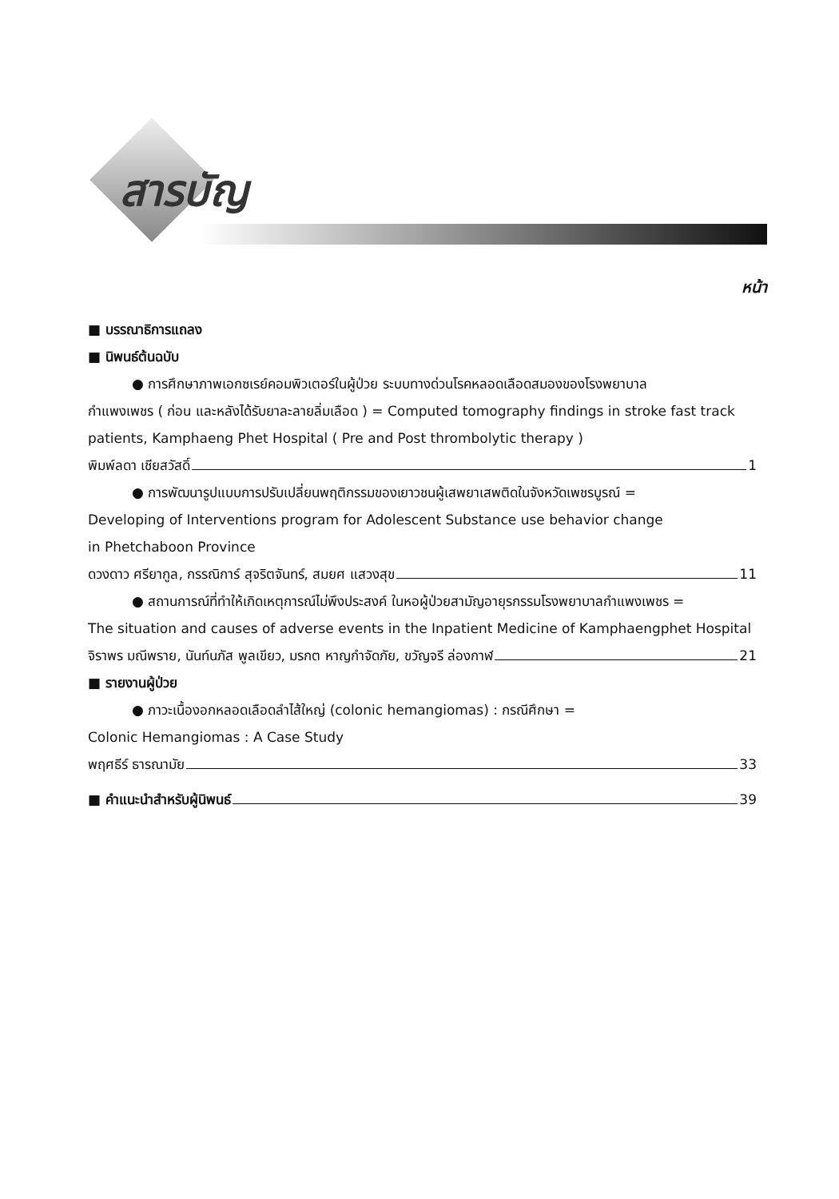สารบัญ
หน้า
■ บรรณาธิการแถลง
■ นิพนธ์ต้นฉบับ
● การศึกษาภาพเอกซเรย์คอมพิวเตอร์ในผู้ป่วย ระบบทางด่วนโรคหลอดเลือดสมองของโรงพยาบาล
กำแพงเพชร ( ก่อน และหลังได้รับยาละลายลิ่มเลือด ) = Computed tomography findings in stroke fast track patients, Kamphaeng Phet Hospital ( Pre and Post thrombolytic therapy )
พิมพ์ลดา เชียสวัสดิ์ 1
● การพัฒนารูปแบบการปรับเปลี่ยนพฤติกรรมของเยาวชนผู้เสพยาเสพติดในจังหวัดเพชรบูรณ์ =
Developing of Interventions program for Adolescent Substance use behavior change
in Phetchaboon Province
ดวงดาว ศรียากูล, กรรณิการ์ สุจริตจันทร์, สมยศ แสวงสุข 11
● สถานการณ์ที่ทำให้เกิดเหตุการณ์ไม่พึงประสงค์ ในหอผู้ป่วยสามัญอายุรกรรมโรงพยาบาลกำแพงเพชร =
The situation and causes of adverse events in the Inpatient Medicine of Kamphaengphet Hospital
จิราพร มณีพราย, นันท์นภัส พูลเขียว, มรกต หาญกำจัดภัย, ขวัญจรี ล่องกาฬ 21
■ รายงานผู้ป่วย
● ภาวะเนื้องอกหลอดเลือดลำไส้ใหญ่ (colonic hemangiomas) : กรณีศึกษา =
Colonic Hemangiomas : A Case Study
พฤศธีร์ ธารณามัย 33
■ คำแนะนำสำหรับผู้นิพนธ์ 39